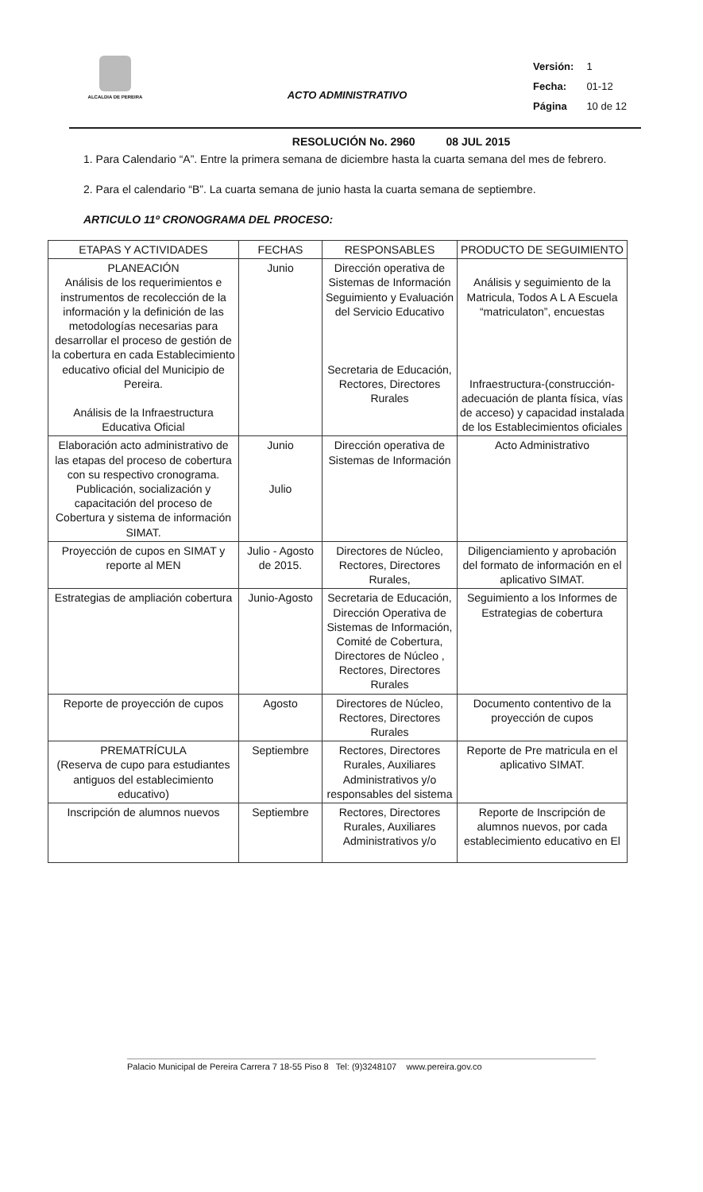ALCALDIA DE PEREIRA
ACTO ADMINISTRATIVO
| Versión: | 1 |
| Fecha: | 01-12 |
| Página | 10 de 12 |
RESOLUCIÓN No. 2960 08 JUL 2015
1. Para Calendario “A”. Entre la primera semana de diciembre hasta la cuarta semana del mes de febrero.
2. Para el calendario “B”. La cuarta semana de junio hasta la cuarta semana de septiembre.
ARTICULO 11º CRONOGRAMA DEL PROCESO:
| ETAPAS Y ACTIVIDADES | FECHAS | RESPONSABLES | PRODUCTO DE SEGUIMIENTO |
| --- | --- | --- | --- |
| PLANEACIÓN Análisis de los requerimientos e instrumentos de recolección de la información y la definición de las metodologías necesarias para desarrollar el proceso de gestión de la cobertura en cada Establecimiento educativo oficial del Municipio de Pereira. Análisis de la Infraestructura Educativa Oficial | Junio | Dirección operativa de Sistemas de Información Seguimiento y Evaluación del Servicio Educativo Secretaria de Educación, Rectores, Directores Rurales | Análisis y seguimiento de la Matricula, Todos A L A Escuela “matriculaton”, encuestas Infraestructura-(construcción-adecuación de planta física, vías de acceso) y capacidad instalada de los Establecimientos oficiales |
| Elaboración acto administrativo de las etapas del proceso de cobertura con su respectivo cronograma. Publicación, socialización y capacitación del proceso de Cobertura y sistema de información SIMAT. | Junio Julio | Dirección operativa de Sistemas de Información | Acto Administrativo |
| Proyección de cupos en SIMAT y reporte al MEN | Julio - Agosto de 2015. | Directores de Núcleo, Rectores, Directores Rurales, | Diligenciamiento y aprobación del formato de información en el aplicativo SIMAT. |
| Estrategias de ampliación cobertura | Junio-Agosto | Secretaria de Educación, Dirección Operativa de Sistemas de Información, Comité de Cobertura, Directores de Núcleo , Rectores, Directores Rurales | Seguimiento a los Informes de Estrategias de cobertura |
| Reporte de proyección de cupos | Agosto | Directores de Núcleo, Rectores, Directores Rurales | Documento contentivo de la proyección de cupos |
| PREMATRÍCULA (Reserva de cupo para estudiantes antiguos del establecimiento educativo) | Septiembre | Rectores, Directores Rurales, Auxiliares Administrativos y/o responsables del sistema | Reporte de Pre matricula en el aplicativo SIMAT. |
| Inscripción de alumnos nuevos | Septiembre | Rectores, Directores Rurales, Auxiliares Administrativos y/o | Reporte de Inscripción de alumnos nuevos, por cada establecimiento educativo en El |
Palacio Municipal de Pereira Carrera 7 18-55 Piso 8 Tel: (9)3248107 www.pereira.gov.co